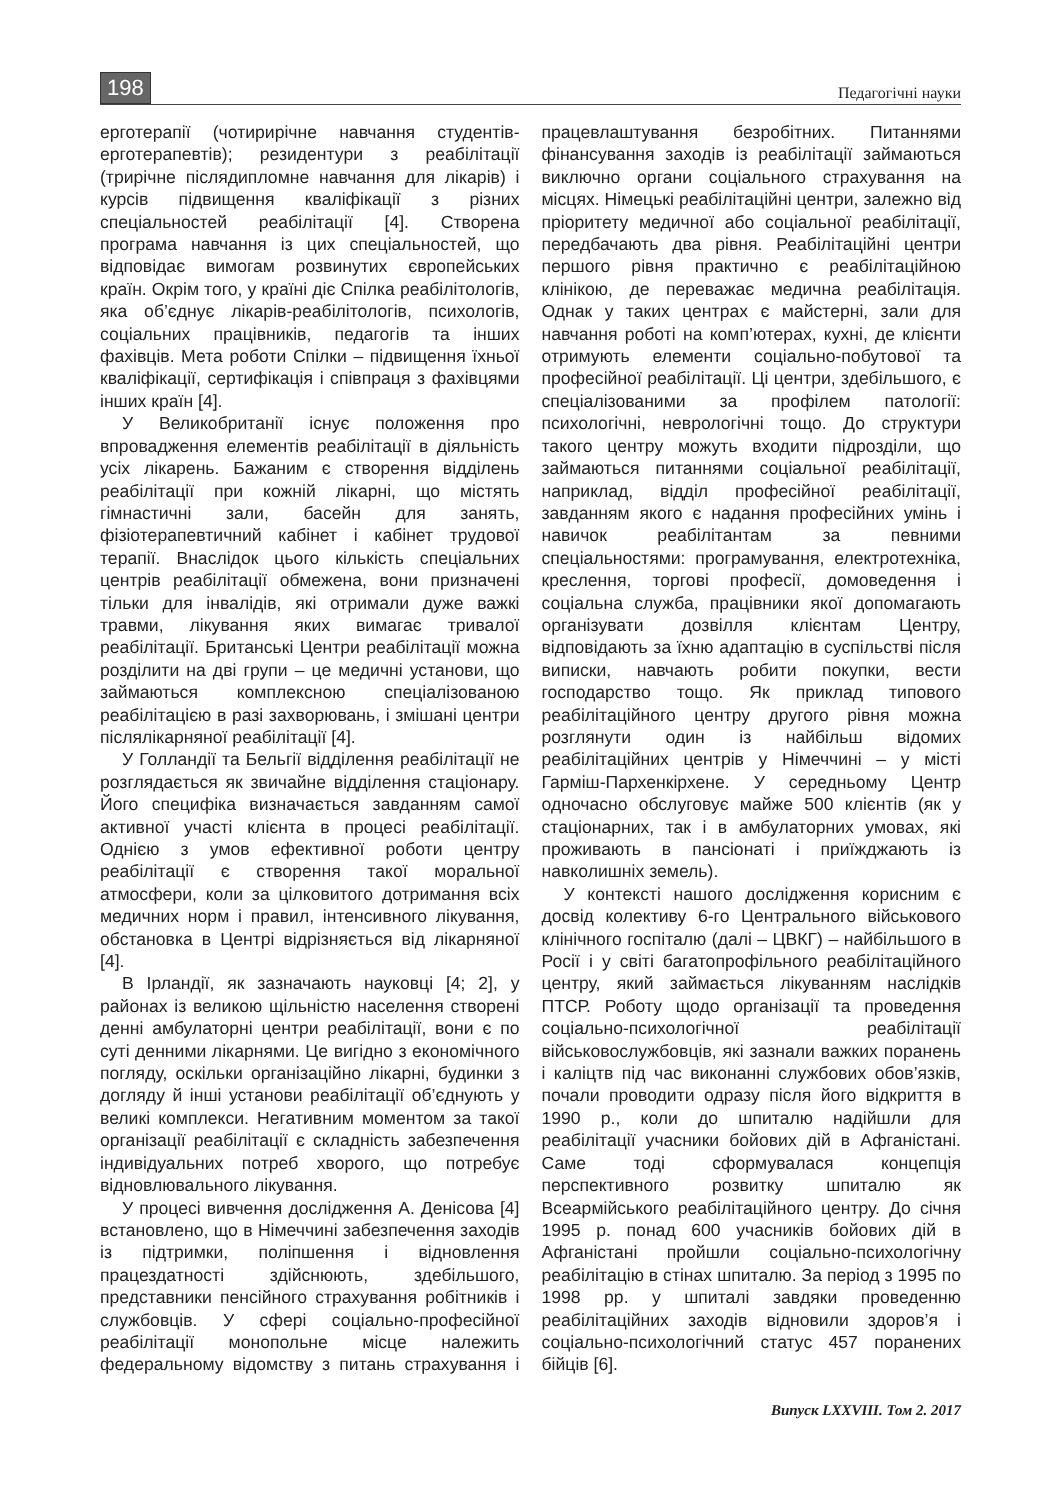198 Педагогічні науки
ерготерапії (чотирирічне навчання студентів-ерготерапевтів); резидентури з реабілітації (трирічне післядипломне навчання для лікарів) і курсів підвищення кваліфікації з різних спеціальностей реабілітації [4]. Створена програма навчання із цих спеціальностей, що відповідає вимогам розвинутих європейських країн. Окрім того, у країні діє Спілка реабілітологів, яка об’єднує лікарів-реабілітологів, психологів, соціальних працівників, педагогів та інших фахівців. Мета роботи Спілки – підвищення їхньої кваліфікації, сертифікація і співпраця з фахівцями інших країн [4].
У Великобританії існує положення про впровадження елементів реабілітації в діяльність усіх лікарень. Бажаним є створення відділень реабілітації при кожній лікарні, що містять гімнастичні зали, басейн для занять, фізіотерапевтичний кабінет і кабінет трудової терапії. Внаслідок цього кількість спеціальних центрів реабілітації обмежена, вони призначені тільки для інвалідів, які отримали дуже важкі травми, лікування яких вимагає тривалої реабілітації. Британські Центри реабілітації можна розділити на дві групи – це медичні установи, що займаються комплексною спеціалізованою реабілітацією в разі захворювань, і змішані центри післялікарняної реабілітації [4].
У Голландії та Бельгії відділення реабілітації не розглядається як звичайне відділення стаціонару. Його специфіка визначається завданням самої активної участі клієнта в процесі реабілітації. Однією з умов ефективної роботи центру реабілітації є створення такої моральної атмосфери, коли за цілковитого дотримання всіх медичних норм і правил, інтенсивного лікування, обстановка в Центрі відрізняється від лікарняної [4].
В Ірландії, як зазначають науковці [4; 2], у районах із великою щільністю населення створені денні амбулаторні центри реабілітації, вони є по суті денними лікарнями. Це вигідно з економічного погляду, оскільки організаційно лікарні, будинки з догляду й інші установи реабілітації об’єднують у великі комплекси. Негативним моментом за такої організації реабілітації є складність забезпечення індивідуальних потреб хворого, що потребує відновлювального лікування.
У процесі вивчення дослідження А. Денісова [4] встановлено, що в Німеччині забезпечення заходів із підтримки, поліпшення і відновлення працездатності здійснюють, здебільшого, представники пенсійного страхування робітників і службовців. У сфері соціально-професійної реабілітації монопольне місце належить федеральному відомству з питань страхування і працевлаштування безробітних. Питаннями фінансування заходів із реабілітації займаються виключно органи соціального страхування на місцях. Німецькі реабілітаційні центри, залежно від пріоритету медичної або соціальної реабілітації, передбачають два рівня. Реабілітаційні центри першого рівня практично є реабілітаційною клінікою, де переважає медична реабілітація. Однак у таких центрах є майстерні, зали для навчання роботі на комп’ютерах, кухні, де клієнти отримують елементи соціально-побутової та професійної реабілітації. Ці центри, здебільшого, є спеціалізованими за профілем патології: психологічні, неврологічні тощо. До структури такого центру можуть входити підрозділи, що займаються питаннями соціальної реабілітації, наприклад, відділ професійної реабілітації, завданням якого є надання професійних умінь і навичок реабілітантам за певними спеціальностями: програмування, електротехніка, креслення, торгові професії, домоведення і соціальна служба, працівники якої допомагають організувати дозвілля клієнтам Центру, відповідають за їхню адаптацію в суспільстві після виписки, навчають робити покупки, вести господарство тощо. Як приклад типового реабілітаційного центру другого рівня можна розглянути один із найбільш відомих реабілітаційних центрів у Німеччині – у місті Гарміш-Пархенкірхене. У середньому Центр одночасно обслуговує майже 500 клієнтів (як у стаціонарних, так і в амбулаторних умовах, які проживають в пансіонаті і приїжджають із навколишніх земель).
У контексті нашого дослідження корисним є досвід колективу 6-го Центрального військового клінічного госпіталю (далі – ЦВКГ) – найбільшого в Росії і у світі багатопрофільного реабілітаційного центру, який займається лікуванням наслідків ПТСР. Роботу щодо організації та проведення соціально-психологічної реабілітації військовослужбовців, які зазнали важких поранень і каліцтв під час виконанні службових обов’язків, почали проводити одразу після його відкриття в 1990 р., коли до шпиталю надійшли для реабілітації учасники бойових дій в Афганістані. Саме тоді сформувалася концепція перспективного розвитку шпиталю як Всеармійського реабілітаційного центру. До січня 1995 р. понад 600 учасників бойових дій в Афганістані пройшли соціально-психологічну реабілітацію в стінах шпиталю. За період з 1995 по 1998 рр. у шпиталі завдяки проведенню реабілітаційних заходів відновили здоров’я і соціально-психологічний статус 457 поранених бійців [6].
Випуск LXXVIII. Том 2. 2017